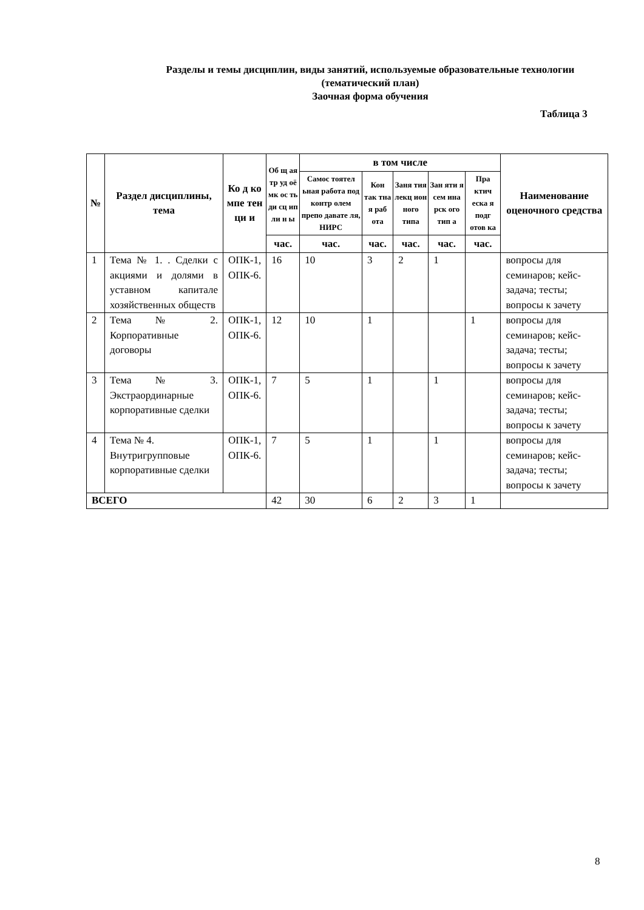Разделы и темы дисциплин, виды занятий, используемые образовательные технологии (тематический план)
Заочная форма обучения
Таблица 3
| № | Раздел дисциплины, тема | Ко д ко мпе тен ци и | Об щ ая тр уд оё мк ос ть ди сц ип ли н ы | в том числе | | | | | Наименование оценочного средства |
| --- | --- | --- | --- | --- | --- | --- | --- | --- | --- |
| | | | | Самос тоятел ьная работа под контр олем препо давате ля, НИРС | Кон так тна я раб ота | Заня тия лекц ион ного типа | Зан яти я сем ина рск ого тип а | Пра ктич еска я подг отов ка | |
| | | | час. | час. | час. | час. | час. | час. | |
| 1 | Тема № 1. . Сделки с акциями и долями в уставном капитале хозяйственных обществ | ОПК-1, ОПК-6. | 16 | 10 | 3 | 2 | 1 | | вопросы для семинаров; кейс-задача; тесты; вопросы к зачету |
| 2 | Тема № 2. Корпоративные договоры | ОПК-1, ОПК-6. | 12 | 10 | 1 | | | 1 | вопросы для семинаров; кейс-задача; тесты; вопросы к зачету |
| 3 | Тема № 3. Экстраординарные корпоративные сделки | ОПК-1, ОПК-6. | 7 | 5 | 1 | | 1 | | вопросы для семинаров; кейс-задача; тесты; вопросы к зачету |
| 4 | Тема № 4. Внутригрупповые корпоративные сделки | ОПК-1, ОПК-6. | 7 | 5 | 1 | | 1 | | вопросы для семинаров; кейс-задача; тесты; вопросы к зачету |
| ВСЕГО | | | 42 | 30 | 6 | 2 | 3 | 1 | |
8